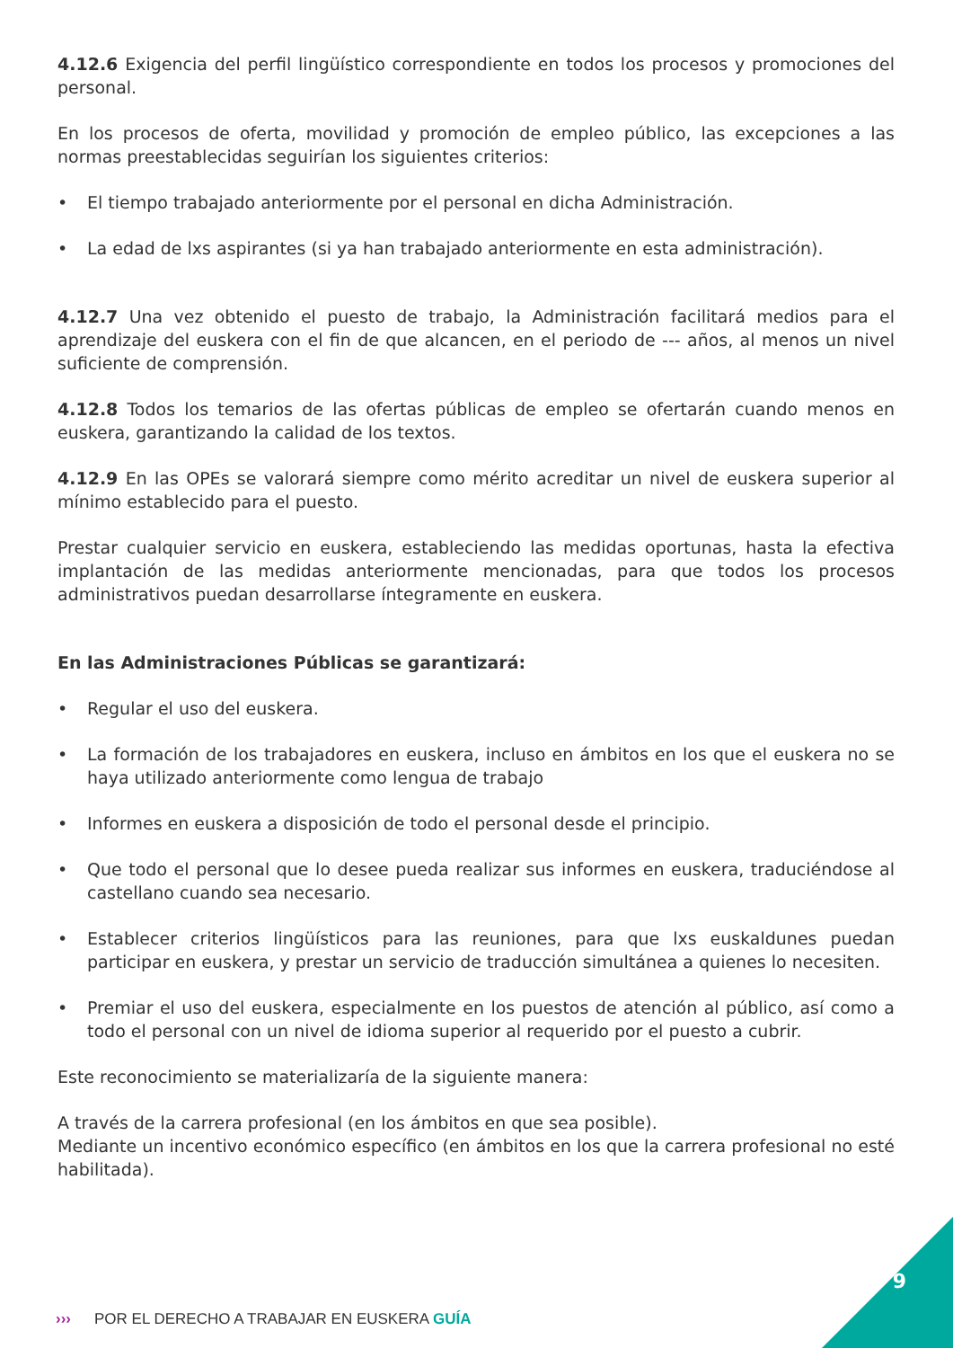4.12.6 Exigencia del perfil lingüístico correspondiente en todos los procesos y promociones del personal.
En los procesos de oferta, movilidad y promoción de empleo público, las excepciones a las normas preestablecidas seguirían los siguientes criterios:
• El tiempo trabajado anteriormente por el personal en dicha Administración.
• La edad de lxs aspirantes (si ya han trabajado anteriormente en esta administración).
4.12.7 Una vez obtenido el puesto de trabajo, la Administración facilitará medios para el aprendizaje del euskera con el fin de que alcancen, en el periodo de --- años, al menos un nivel suficiente de comprensión.
4.12.8 Todos los temarios de las ofertas públicas de empleo se ofertarán cuando menos en euskera, garantizando la calidad de los textos.
4.12.9 En las OPEs se valorará siempre como mérito acreditar un nivel de euskera superior al mínimo establecido para el puesto.
Prestar cualquier servicio en euskera, estableciendo las medidas oportunas, hasta la efectiva implantación de las medidas anteriormente mencionadas, para que todos los procesos administrativos puedan desarrollarse íntegramente en euskera.
En las Administraciones Públicas se garantizará:
• Regular el uso del euskera.
• La formación de los trabajadores en euskera, incluso en ámbitos en los que el euskera no se haya utilizado anteriormente como lengua de trabajo
• Informes en euskera a disposición de todo el personal desde el principio.
• Que todo el personal que lo desee pueda realizar sus informes en euskera, traduciéndose al castellano cuando sea necesario.
• Establecer criterios lingüísticos para las reuniones, para que lxs euskaldunes puedan participar en euskera, y prestar un servicio de traducción simultánea a quienes lo necesiten.
• Premiar el uso del euskera, especialmente en los puestos de atención al público, así como a todo el personal con un nivel de idioma superior al requerido por el puesto a cubrir.
Este reconocimiento se materializaría de la siguiente manera:
A través de la carrera profesional (en los ámbitos en que sea posible).
Mediante un incentivo económico específico (en ámbitos en los que la carrera profesional no esté habilitada).
9
››› POR EL DERECHO A TRABAJAR EN EUSKERA GUÍA